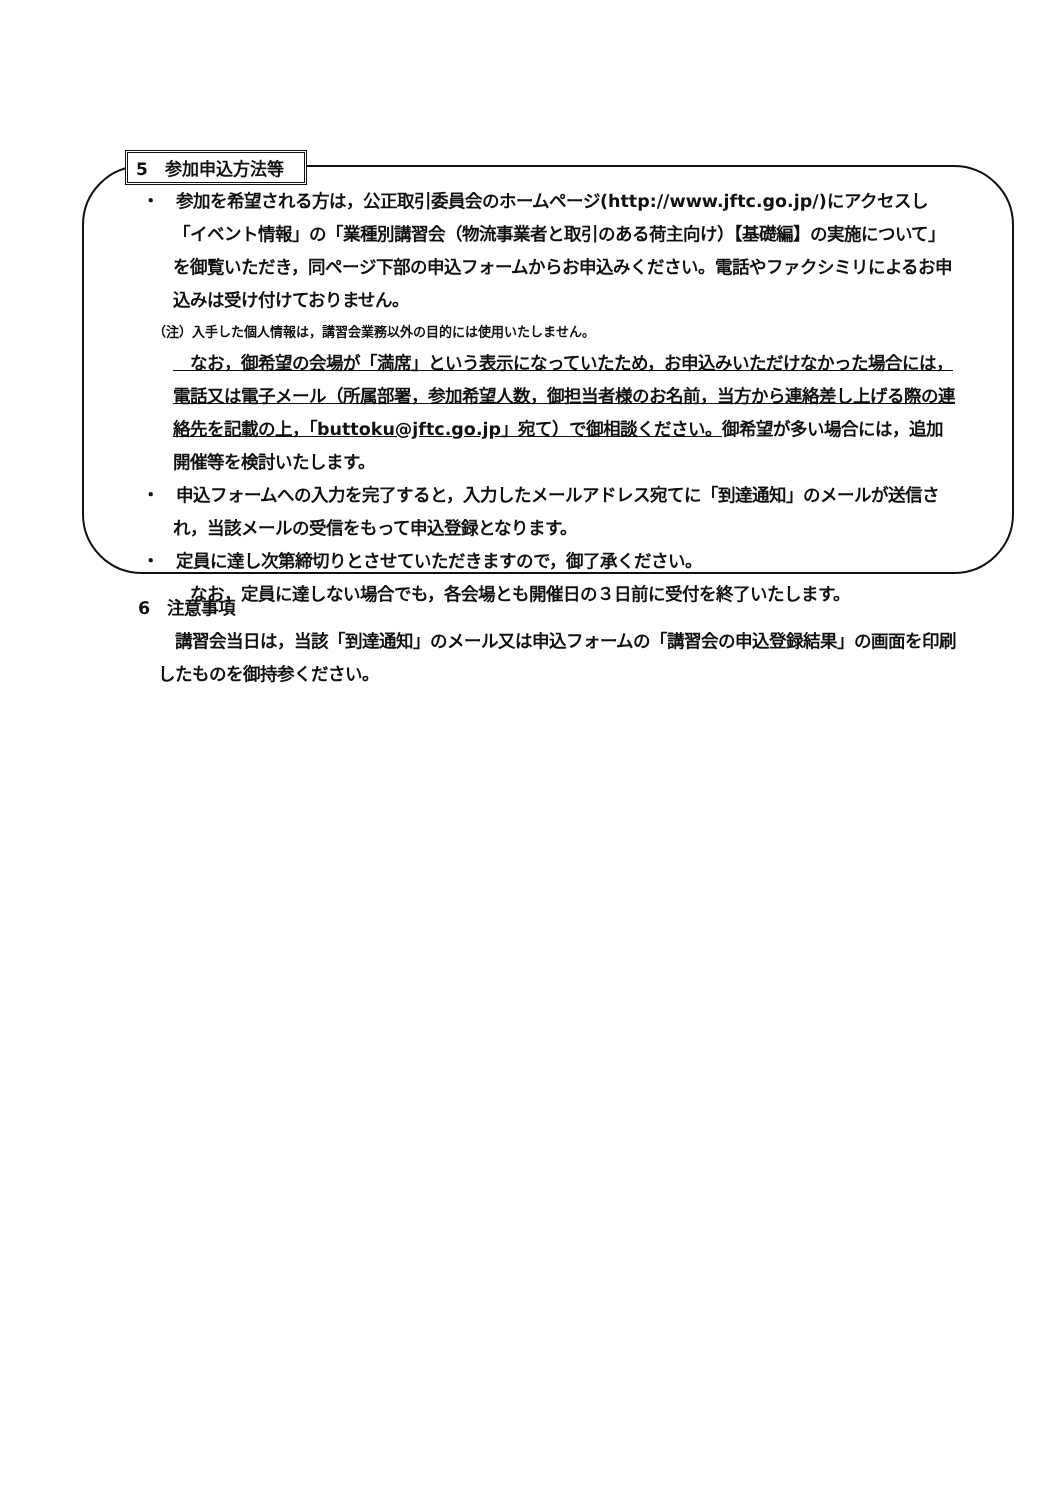5　参加申込方法等
　・　参加を希望される方は，公正取引委員会のホームページ(http://www.jftc.go.jp/)にアクセスし「イベント情報」の「業種別講習会（物流事業者と取引のある荷主向け）【基礎編】の実施について」を御覧いただき，同ページ下部の申込フォームからお申込みください。電話やファクシミリによるお申込みは受け付けておりません。
（注）入手した個人情報は，講習会業務以外の目的には使用いたしません。
　なお，御希望の会場が「満席」という表示になっていたため，お申込みいただけなかった場合には，電話又は電子メール（所属部署，参加希望人数，御担当者様のお名前，当方から連絡差し上げる際の連絡先を記載の上，「buttoku@jftc.go.jp」宛て）で御相談ください。御希望が多い場合には，追加開催等を検討いたします。
　・　申込フォームへの入力を完了すると，入力したメールアドレス宛てに「到達通知」のメールが送信され，当該メールの受信をもって申込登録となります。
　・　定員に達し次第締切りとさせていただきますので，御了承ください。
　なお，定員に達しない場合でも，各会場とも開催日の３日前に受付を終了いたします。
6　注意事項
　講習会当日は，当該「到達通知」のメール又は申込フォームの「講習会の申込登録結果」の画面を印刷したものを御持参ください。